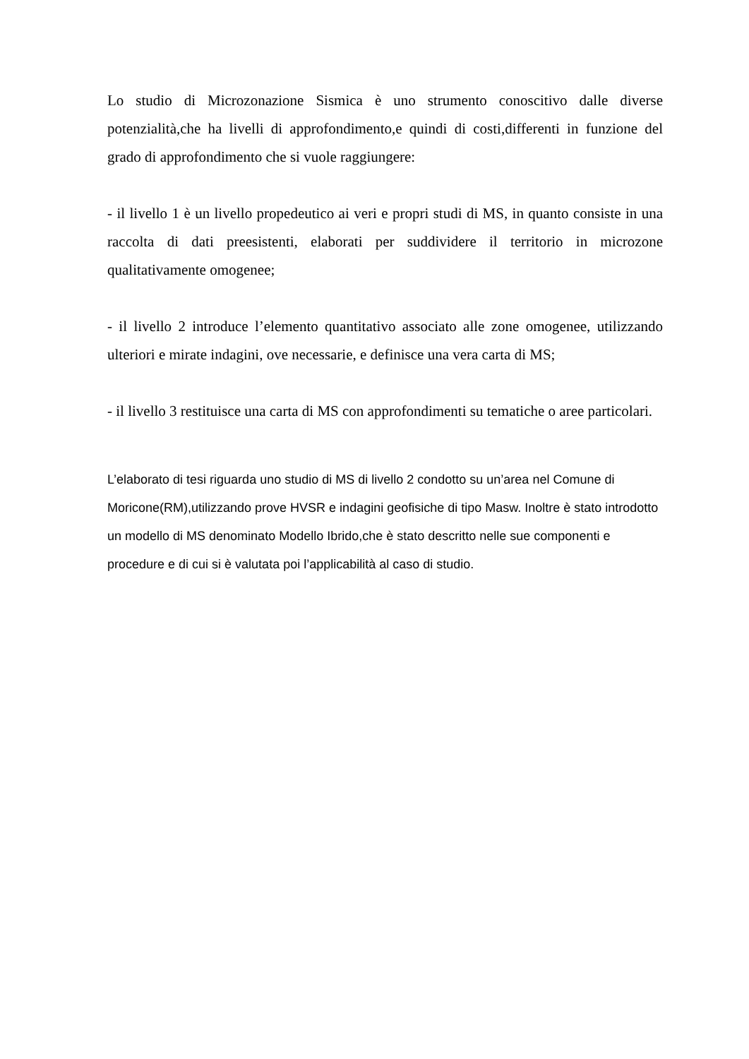Lo studio di Microzonazione Sismica è uno strumento conoscitivo dalle diverse potenzialità,che ha livelli di approfondimento,e quindi di costi,differenti in funzione del grado di approfondimento che si vuole raggiungere:
- il livello 1 è un livello propedeutico ai veri e propri studi di MS, in quanto consiste in una raccolta di dati preesistenti, elaborati per suddividere il territorio in microzone qualitativamente omogenee;
- il livello 2 introduce l’elemento quantitativo associato alle zone omogenee, utilizzando ulteriori e mirate indagini, ove necessarie, e definisce una vera carta di MS;
- il livello 3 restituisce una carta di MS con approfondimenti su tematiche o aree particolari.
L’elaborato di tesi riguarda uno studio di MS di livello 2 condotto su un’area nel Comune di Moricone(RM),utilizzando prove HVSR e indagini geofisiche di tipo Masw. Inoltre è stato introdotto un modello di MS denominato Modello Ibrido,che è stato descritto nelle sue componenti e procedure e di cui si è valutata poi l’applicabilità al caso di studio.